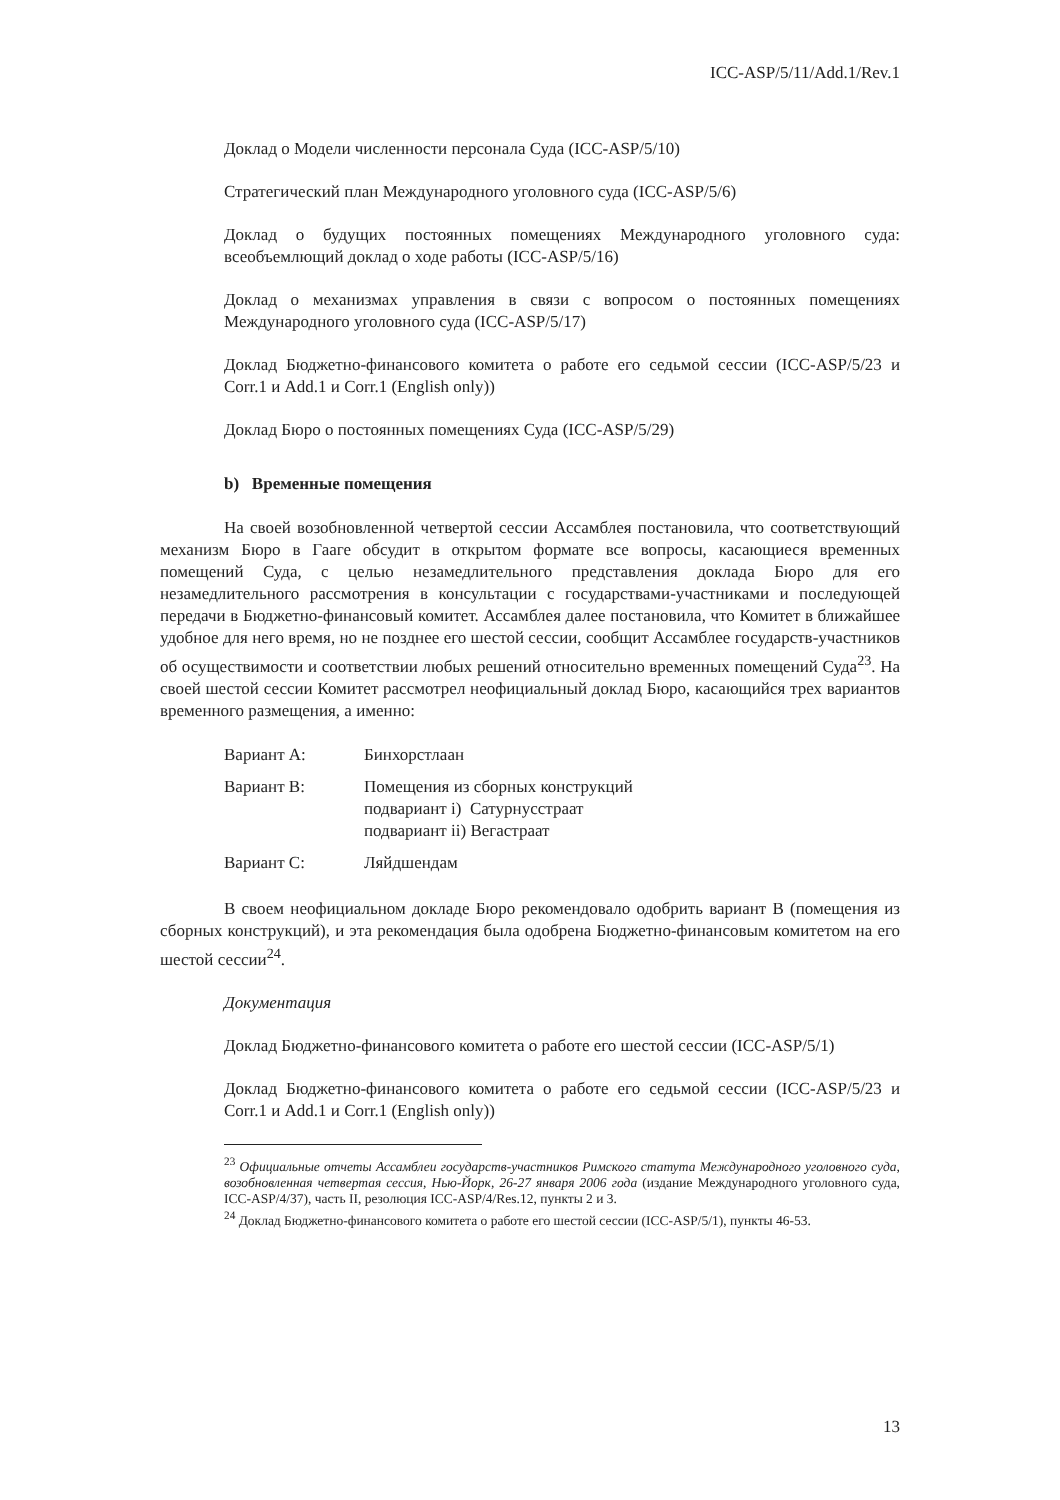ICC-ASP/5/11/Add.1/Rev.1
Доклад о Модели численности персонала Суда (ICC-ASP/5/10)
Стратегический план Международного уголовного суда (ICC-ASP/5/6)
Доклад о будущих постоянных помещениях Международного уголовного суда: всеобъемлющий доклад о ходе работы (ICC-ASP/5/16)
Доклад о механизмах управления в связи с вопросом о постоянных помещениях Международного уголовного суда (ICC-ASP/5/17)
Доклад Бюджетно-финансового комитета о работе его седьмой сессии (ICC-ASP/5/23 и Corr.1 и Add.1 и Corr.1 (English only))
Доклад Бюро о постоянных помещениях Суда (ICC-ASP/5/29)
b) Временные помещения
На своей возобновленной четвертой сессии Ассамблея постановила, что соответствующий механизм Бюро в Гааге обсудит в открытом формате все вопросы, касающиеся временных помещений Суда, с целью незамедлительного представления доклада Бюро для его незамедлительного рассмотрения в консультации с государствами-участниками и последующей передачи в Бюджетно-финансовый комитет. Ассамблея далее постановила, что Комитет в ближайшее удобное для него время, но не позднее его шестой сессии, сообщит Ассамблее государств-участников об осуществимости и соответствии любых решений относительно временных помещений Суда<sup>23</sup>. На своей шестой сессии Комитет рассмотрел неофициальный доклад Бюро, касающийся трех вариантов временного размещения, а именно:
| Вариант A: | Бинхорстлаан |
| Вариант B: | Помещения из сборных конструкций подвариант i) Сатурнусстраат подвариант ii) Вегастраат |
| Вариант C: | Ляйдшендам |
В своем неофициальном докладе Бюро рекомендовало одобрить вариант B (помещения из сборных конструкций), и эта рекомендация была одобрена Бюджетно-финансовым комитетом на его шестой сессии<sup>24</sup>.
Документация
Доклад Бюджетно-финансового комитета о работе его шестой сессии (ICC-ASP/5/1)
Доклад Бюджетно-финансового комитета о работе его седьмой сессии (ICC-ASP/5/23 и Corr.1 и Add.1 и Corr.1 (English only))
<sup>23</sup> Официальные отчеты Ассамблеи государств-участников Римского статута Международного уголовного суда, возобновленная четвертая сессия, Нью-Йорк, 26-27 января 2006 года (издание Международного уголовного суда, ICC-ASP/4/37), часть II, резолюция ICC-ASP/4/Res.12, пункты 2 и 3.
<sup>24</sup> Доклад Бюджетно-финансового комитета о работе его шестой сессии (ICC-ASP/5/1), пункты 46-53.
13